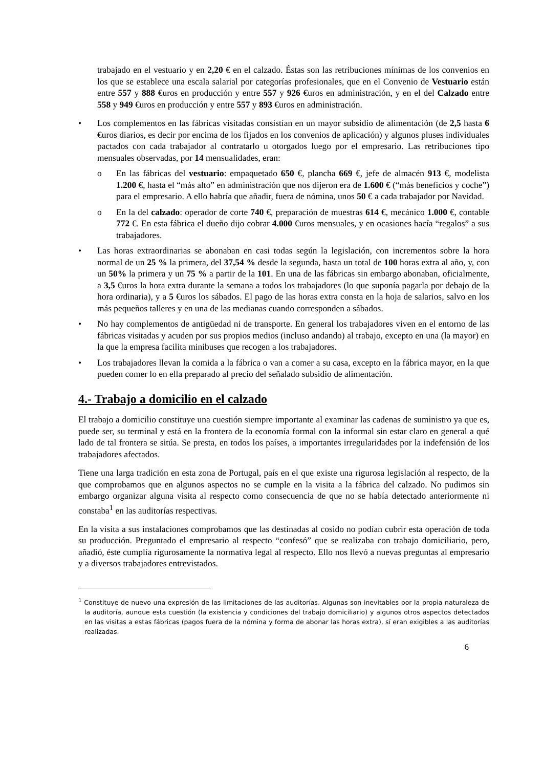trabajado en el vestuario y en 2,20 € en el calzado. Éstas son las retribuciones mínimas de los convenios en los que se establece una escala salarial por categorías profesionales, que en el Convenio de Vestuario están entre 557 y 888 €uros en producción y entre 557 y 926 €uros en administración, y en el del Calzado entre 558 y 949 €uros en producción y entre 557 y 893 €uros en administración.
• Los complementos en las fábricas visitadas consistían en un mayor subsidio de alimentación (de 2,5 hasta 6 €uros diarios, es decir por encima de los fijados en los convenios de aplicación) y algunos pluses individuales pactados con cada trabajador al contratarlo u otorgados luego por el empresario. Las retribuciones tipo mensuales observadas, por 14 mensualidades, eran:
o En las fábricas del vestuario: empaquetado 650 €, plancha 669 €, jefe de almacén 913 €, modelista 1.200 €, hasta el “más alto” en administración que nos dijeron era de 1.600 € (“más beneficios y coche”) para el empresario. A ello habría que añadir, fuera de nómina, unos 50 € a cada trabajador por Navidad.
o En la del calzado: operador de corte 740 €, preparación de muestras 614 €, mecánico 1.000 €, contable 772 €. En esta fábrica el dueño dijo cobrar 4.000 €uros mensuales, y en ocasiones hacía “regalos” a sus trabajadores.
• Las horas extraordinarias se abonaban en casi todas según la legislación, con incrementos sobre la hora normal de un 25 % la primera, del 37,54 % desde la segunda, hasta un total de 100 horas extra al año, y, con un 50% la primera y un 75 % a partir de la 101. En una de las fábricas sin embargo abonaban, oficialmente, a 3,5 €uros la hora extra durante la semana a todos los trabajadores (lo que suponía pagarla por debajo de la hora ordinaria), y a 5 €uros los sábados. El pago de las horas extra consta en la hoja de salarios, salvo en los más pequeños talleres y en una de las medianas cuando corresponden a sábados.
• No hay complementos de antigüedad ni de transporte. En general los trabajadores viven en el entorno de las fábricas visitadas y acuden por sus propios medios (incluso andando) al trabajo, excepto en una (la mayor) en la que la empresa facilita minibuses que recogen a los trabajadores.
• Los trabajadores llevan la comida a la fábrica o van a comer a su casa, excepto en la fábrica mayor, en la que pueden comer lo en ella preparado al precio del señalado subsidio de alimentación.
4.- Trabajo a domicilio en el calzado
El trabajo a domicilio constituye una cuestión siempre importante al examinar las cadenas de suministro ya que es, puede ser, su terminal y está en la frontera de la economía formal con la informal sin estar claro en general a qué lado de tal frontera se sitúa. Se presta, en todos los países, a importantes irregularidades por la indefensión de los trabajadores afectados.
Tiene una larga tradición en esta zona de Portugal, país en el que existe una rigurosa legislación al respecto, de la que comprobamos que en algunos aspectos no se cumple en la visita a la fábrica del calzado. No pudimos sin embargo organizar alguna visita al respecto como consecuencia de que no se había detectado anteriormente ni constaba<sup>1</sup> en las auditorías respectivas.
En la visita a sus instalaciones comprobamos que las destinadas al cosido no podían cubrir esta operación de toda su producción. Preguntado el empresario al respecto “confesó” que se realizaba con trabajo domiciliario, pero, añadió, éste cumplía rigurosamente la normativa legal al respecto. Ello nos llevó a nuevas preguntas al empresario y a diversos trabajadores entrevistados.
<sup>1</sup> Constituye de nuevo una expresión de las limitaciones de las auditorías. Algunas son inevitables por la propia naturaleza de la auditoría, aunque esta cuestión (la existencia y condiciones del trabajo domiciliario) y algunos otros aspectos detectados en las visitas a estas fábricas (pagos fuera de la nómina y forma de abonar las horas extra), sí eran exigibles a las auditorías realizadas.
6